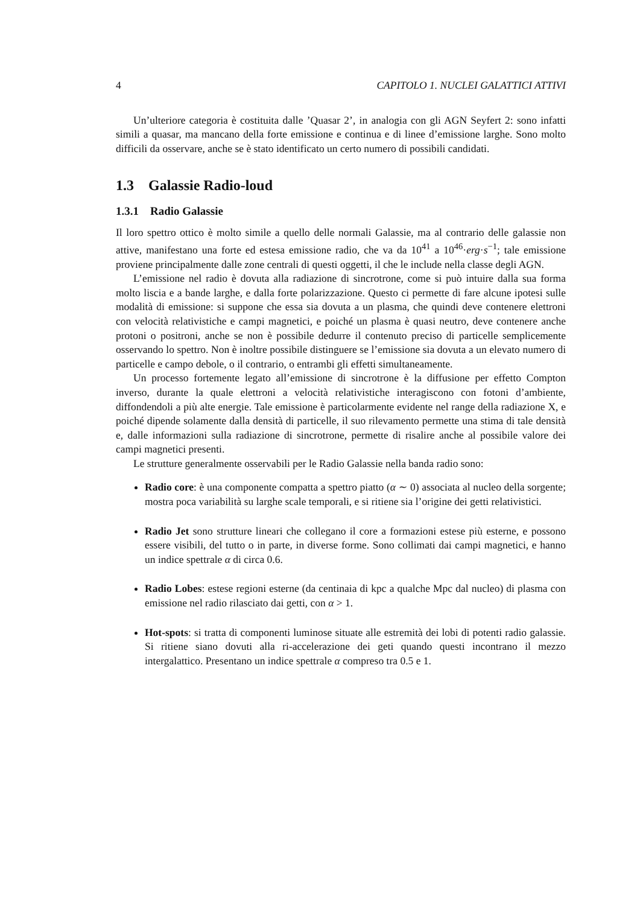4 CAPITOLO 1. NUCLEI GALATTICI ATTIVI
Un’ulteriore categoria è costituita dalle ’Quasar 2’, in analogia con gli AGN Seyfert 2: sono infatti simili a quasar, ma mancano della forte emissione e continua e di linee d’emissione larghe. Sono molto difficili da osservare, anche se è stato identificato un certo numero di possibili candidati.
1.3 Galassie Radio-loud
1.3.1 Radio Galassie
Il loro spettro ottico è molto simile a quello delle normali Galassie, ma al contrario delle galassie non attive, manifestano una forte ed estesa emissione radio, che va da 10<sup>41</sup> a 10<sup>46</sup>·erg·s<sup>−1</sup>; tale emissione proviene principalmente dalle zone centrali di questi oggetti, il che le include nella classe degli AGN.
L’emissione nel radio è dovuta alla radiazione di sincrotrone, come si può intuire dalla sua forma molto liscia e a bande larghe, e dalla forte polarizzazione. Questo ci permette di fare alcune ipotesi sulle modalità di emissione: si suppone che essa sia dovuta a un plasma, che quindi deve contenere elettroni con velocità relativistiche e campi magnetici, e poiché un plasma è quasi neutro, deve contenere anche protoni o positroni, anche se non è possibile dedurre il contenuto preciso di particelle semplicemente osservando lo spettro. Non è inoltre possibile distinguere se l’emissione sia dovuta a un elevato numero di particelle e campo debole, o il contrario, o entrambi gli effetti simultaneamente.
Un processo fortemente legato all’emissione di sincrotrone è la diffusione per effetto Compton inverso, durante la quale elettroni a velocità relativistiche interagiscono con fotoni d’ambiente, diffondendoli a più alte energie. Tale emissione è particolarmente evidente nel range della radiazione X, e poiché dipende solamente dalla densità di particelle, il suo rilevamento permette una stima di tale densità e, dalle informazioni sulla radiazione di sincrotrone, permette di risalire anche al possibile valore dei campi magnetici presenti.
Le strutture generalmente osservabili per le Radio Galassie nella banda radio sono:
Radio core: è una componente compatta a spettro piatto (α ∼ 0) associata al nucleo della sorgente; mostra poca variabilità su larghe scale temporali, e si ritiene sia l’origine dei getti relativistici.
Radio Jet sono strutture lineari che collegano il core a formazioni estese più esterne, e possono essere visibili, del tutto o in parte, in diverse forme. Sono collimati dai campi magnetici, e hanno un indice spettrale α di circa 0.6.
Radio Lobes: estese regioni esterne (da centinaia di kpc a qualche Mpc dal nucleo) di plasma con emissione nel radio rilasciato dai getti, con α > 1.
Hot-spots: si tratta di componenti luminose situate alle estremità dei lobi di potenti radio galassie. Si ritiene siano dovuti alla ri-accelerazione dei geti quando questi incontrano il mezzo intergalattico. Presentano un indice spettrale α compreso tra 0.5 e 1.